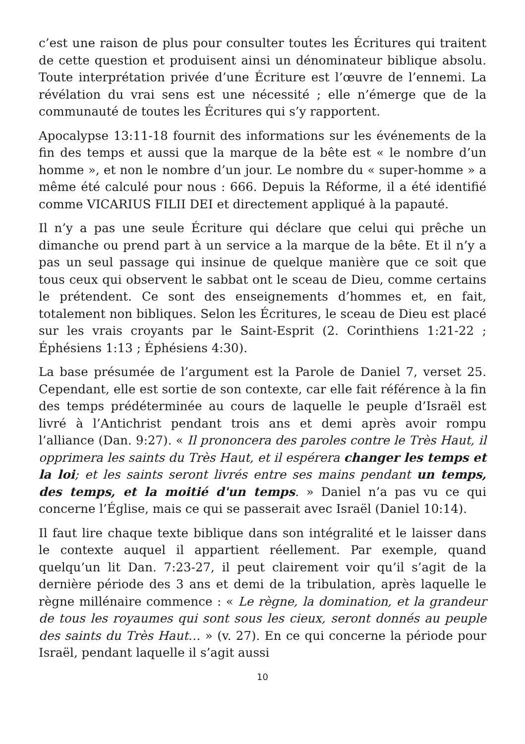c’est une raison de plus pour consulter toutes les Écritures qui traitent de cette question et produisent ainsi un dénominateur biblique absolu. Toute interprétation privée d’une Écriture est l’œuvre de l’ennemi. La révélation du vrai sens est une nécessité ; elle n’émerge que de la communauté de toutes les Écritures qui s’y rapportent.
Apocalypse 13:11-18 fournit des informations sur les événements de la fin des temps et aussi que la marque de la bête est « le nombre d’un homme », et non le nombre d’un jour. Le nombre du « super-homme » a même été calculé pour nous : 666. Depuis la Réforme, il a été identifié comme VICARIUS FILII DEI et directement appliqué à la papauté.
Il n’y a pas une seule Écriture qui déclare que celui qui prêche un dimanche ou prend part à un service a la marque de la bête. Et il n’y a pas un seul passage qui insinue de quelque manière que ce soit que tous ceux qui observent le sabbat ont le sceau de Dieu, comme certains le prétendent. Ce sont des enseignements d’hommes et, en fait, totalement non bibliques. Selon les Écritures, le sceau de Dieu est placé sur les vrais croyants par le Saint-Esprit (2. Corinthiens 1:21-22 ; Éphésiens 1:13 ; Éphésiens 4:30).
La base présumée de l’argument est la Parole de Daniel 7, verset 25. Cependant, elle est sortie de son contexte, car elle fait référence à la fin des temps prédéterminée au cours de laquelle le peuple d’Israël est livré à l’Antichrist pendant trois ans et demi après avoir rompu l’alliance (Dan. 9:27). « Il prononcera des paroles contre le Très Haut, il opprimera les saints du Très Haut, et il espérera changer les temps et la loi; et les saints seront livrés entre ses mains pendant un temps, des temps, et la moitié d'un temps. » Daniel n’a pas vu ce qui concerne l’Église, mais ce qui se passerait avec Israël (Daniel 10:14).
Il faut lire chaque texte biblique dans son intégralité et le laisser dans le contexte auquel il appartient réellement. Par exemple, quand quelqu’un lit Dan. 7:23-27, il peut clairement voir qu’il s’agit de la dernière période des 3 ans et demi de la tribulation, après laquelle le règne millénaire commence : « Le règne, la domination, et la grandeur de tous les royaumes qui sont sous les cieux, seront donnés au peuple des saints du Très Haut… » (v. 27). En ce qui concerne la période pour Israël, pendant laquelle il s’agit aussi
10